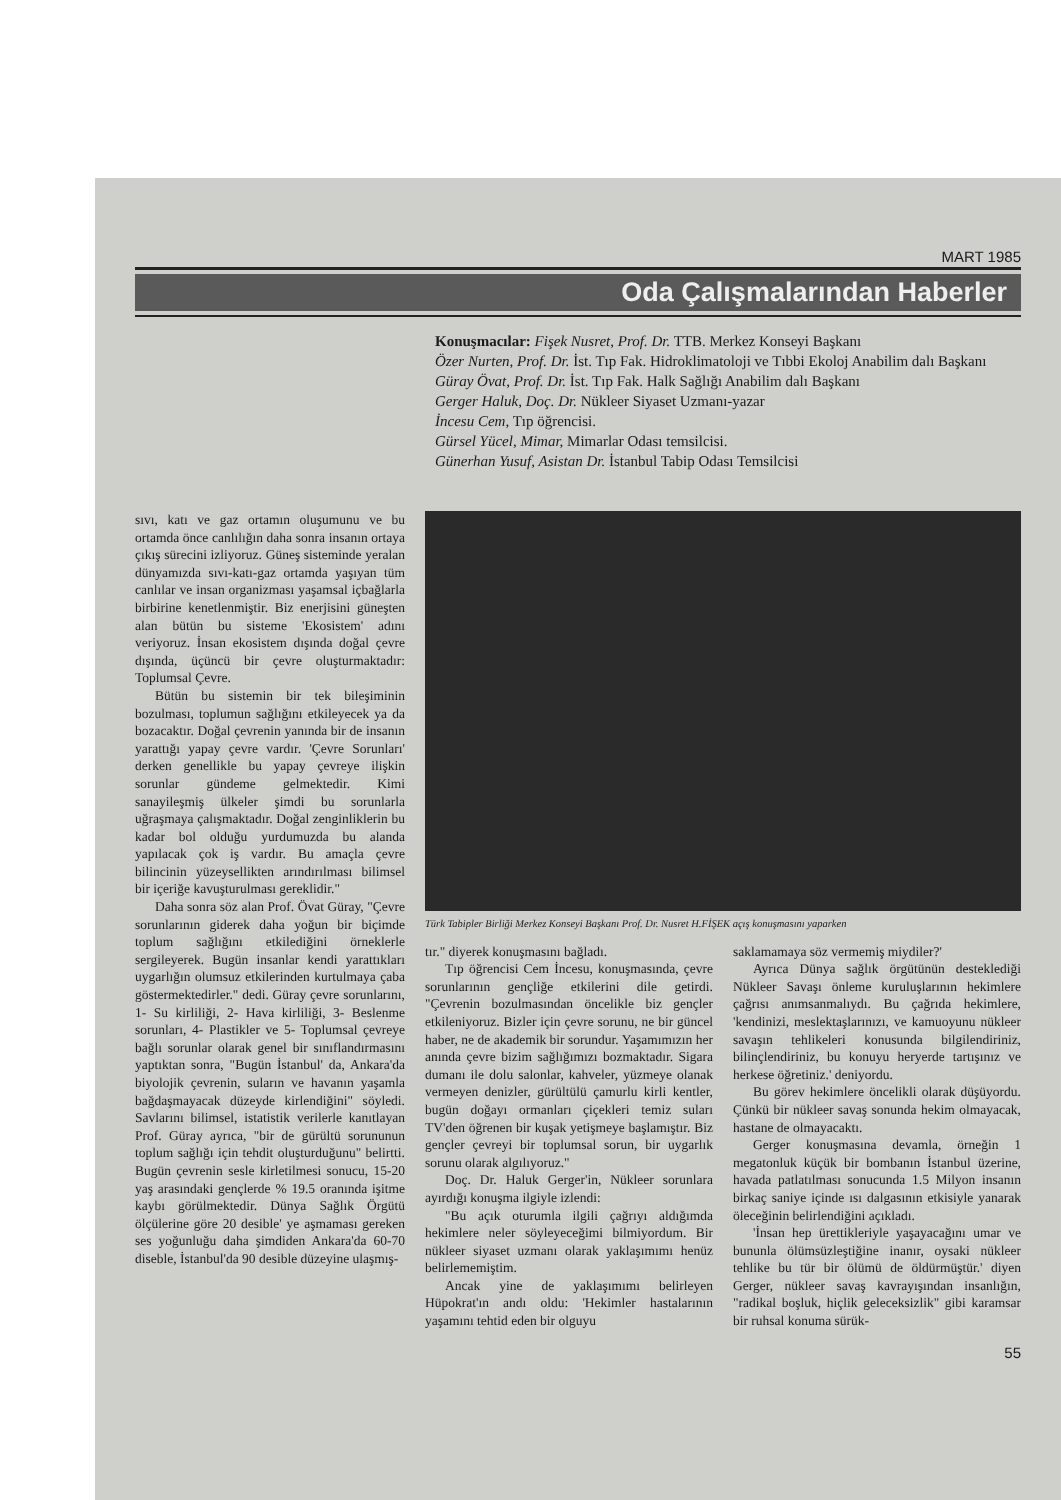MART 1985
Oda Çalışmalarından Haberler
Konuşmacılar: Fişek Nusret, Prof. Dr. TTB. Merkez Konseyi Başkanı
Özer Nurten, Prof. Dr. İst. Tıp Fak. Hidroklimatoloji ve Tıbbi Ekoloj Anabilim dalı Başkanı
Güray Övat, Prof. Dr. İst. Tıp Fak. Halk Sağlığı Anabilim dalı Başkanı
Gerger Haluk, Doç. Dr. Nükleer Siyaset Uzmanı-yazar
İncesu Cem, Tıp öğrencisi.
Gürsel Yücel, Mimar, Mimarlar Odası temsilcisi.
Günerhan Yusuf, Asistan Dr. İstanbul Tabip Odası Temsilcisi
sıvı, katı ve gaz ortamın oluşumunu ve bu ortamda önce canlılığın daha sonra insanın ortaya çıkış sürecini izliyoruz. Güneş sisteminde yeralan dünyamızda sıvı-katı-gaz ortamda yaşıyan tüm canlılar ve insan organizması yaşamsal içbağlarla birbirine kenetlenmiştir. Biz enerjisini güneşten alan bütün bu sisteme 'Ekosistem' adını veriyoruz. İnsan ekosistem dışında doğal çevre dışında, üçüncü bir çevre oluşturmaktadır: Toplumsal Çevre.
Bütün bu sistemin bir tek bileşiminin bozulması, toplumun sağlığını etkileyecek ya da bozacaktır. Doğal çevrenin yanında bir de insanın yarattığı yapay çevre vardır. 'Çevre Sorunları' derken genellikle bu yapay çevreye ilişkin sorunlar gündeme gelmektedir. Kimi sanayileşmiş ülkeler şimdi bu sorunlarla uğraşmaya çalışmaktadır. Doğal zenginliklerin bu kadar bol olduğu yurdumuzda bu alanda yapılacak çok iş vardır. Bu amaçla çevre bilincinin yüzeysellikten arındırılması bilimsel bir içeriğe kavuşturulması gereklidir."
Daha sonra söz alan Prof. Övat Güray, "Çevre sorunlarının giderek daha yoğun bir biçimde toplum sağlığını etkilediğini örneklerle sergileyerek. Bugün insanlar kendi yarattıkları uygarlığın olumsuz etkilerinden kurtulmaya çaba göstermektedirler." dedi. Güray çevre sorunlarını, 1- Su kirliliği, 2- Hava kirliliği, 3- Beslenme sorunları, 4- Plastikler ve 5- Toplumsal çevreye bağlı sorunlar olarak genel bir sınıflandırmasını yaptıktan sonra, "Bugün İstanbul' da, Ankara'da biyolojik çevrenin, suların ve havanın yaşamla bağdaşmayacak düzeyde kirlendiğini" söyledi. Savlarını bilimsel, istatistik verilerle kanıtlayan Prof. Güray ayrıca, "bir de gürültü sorununun toplum sağlığı için tehdit oluşturduğunu" belirtti. Bugün çevrenin sesle kirletilmesi sonucu, 15-20 yaş arasındaki gençlerde % 19.5 oranında işitme kaybı görülmektedir. Dünya Sağlık Örgütü ölçülerine göre 20 desible' ye aşmaması gereken ses yoğunluğu daha şimdiden Ankara'da 60-70 diseble, İstanbul'da 90 desible düzeyine ulaşmış-
Türk Tabipler Birliği Merkez Konseyi Başkanı Prof. Dr. Nusret H.FİŞEK açış konuşmasını yaparken
tır." diyerek konuşmasını bağladı.
Tıp öğrencisi Cem İncesu, konuşmasında, çevre sorunlarının gençliğe etkilerini dile getirdi. "Çevrenin bozulmasından öncelikle biz gençler etkileniyoruz. Bizler için çevre sorunu, ne bir güncel haber, ne de akademik bir sorundur. Yaşamımızın her anında çevre bizim sağlığımızı bozmaktadır. Sigara dumanı ile dolu salonlar, kahveler, yüzmeye olanak vermeyen denizler, gürültülü çamurlu kirli kentler, bugün doğayı ormanları çiçekleri temiz suları TV'den öğrenen bir kuşak yetişmeye başlamıştır. Biz gençler çevreyi bir toplumsal sorun, bir uygarlık sorunu olarak algılıyoruz."
Doç. Dr. Haluk Gerger'in, Nükleer sorunlara ayırdığı konuşma ilgiyle izlendi:
"Bu açık oturumla ilgili çağrıyı aldığımda hekimlere neler söyleyeceğimi bilmiyordum. Bir nükleer siyaset uzmanı olarak yaklaşımımı henüz belirlememiştim.
Ancak yine de yaklaşımımı belirleyen Hüpokrat'ın andı oldu: 'Hekimler hastalarının yaşamını tehtid eden bir olguyu
saklamamaya söz vermemiş miydiler?'
Ayrıca Dünya sağlık örgütünün desteklediği Nükleer Savaşı önleme kuruluşlarının hekimlere çağrısı anımsanmalıydı. Bu çağrıda hekimlere, 'kendinizi, meslektaşlarınızı, ve kamuoyunu nükleer savaşın tehlikeleri konusunda bilgilendiriniz, bilinçlendiriniz, bu konuyu heryerde tartışınız ve herkese öğretiniz.' deniyordu.
Bu görev hekimlere öncelikli olarak düşüyordu. Çünkü bir nükleer savaş sonunda hekim olmayacak, hastane de olmayacaktı.
Gerger konuşmasına devamla, örneğin 1 megatonluk küçük bir bombanın İstanbul üzerine, havada patlatılması sonucunda 1.5 Milyon insanın birkaç saniye içinde ısı dalgasının etkisiyle yanarak öleceğinin belirlendiğini açıkladı.
'İnsan hep ürettikleriyle yaşayacağını umar ve bununla ölümsüzleştiğine inanır, oysaki nükleer tehlike bu tür bir ölümü de öldürmüştür.' diyen Gerger, nükleer savaş kavrayışından insanlığın, "radikal boşluk, hiçlik geleceksizlik" gibi karamsar bir ruhsal konuma sürük-
55